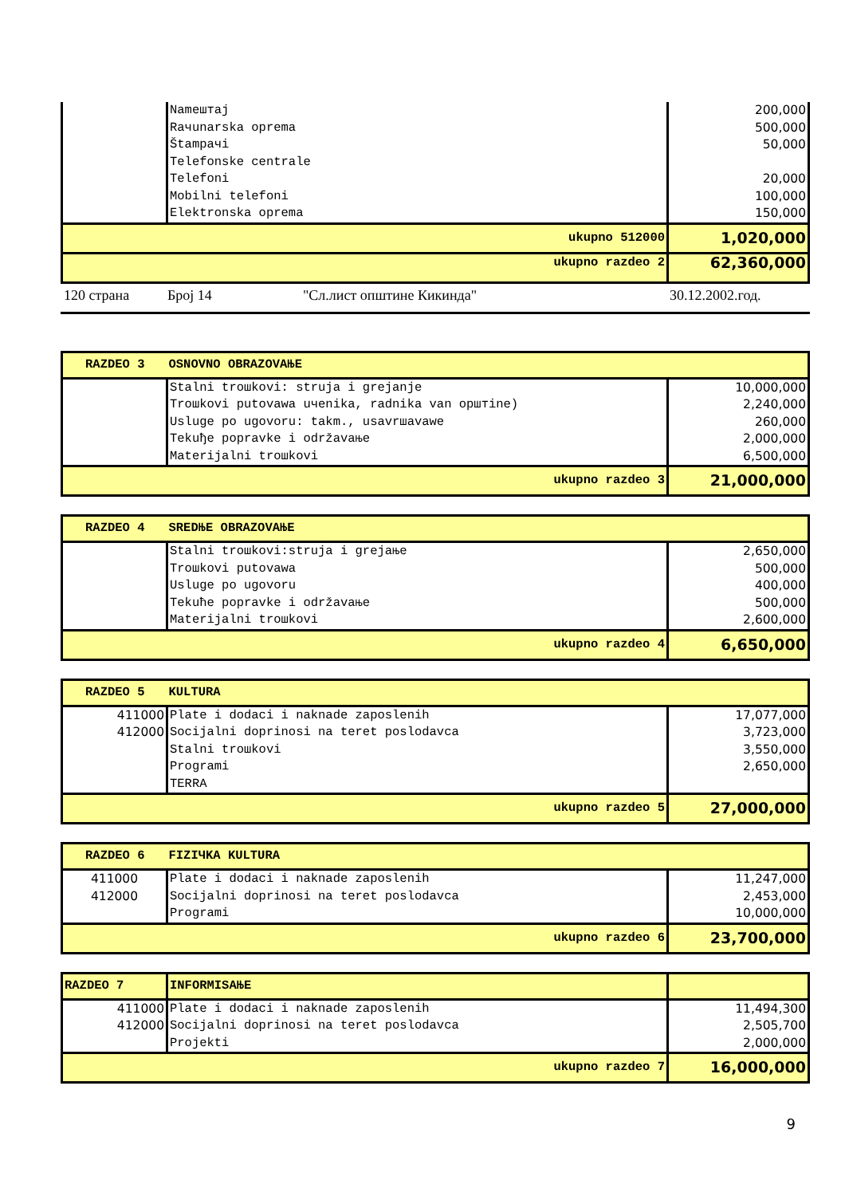| | Nameштaj Raчunarska oprema Štampaчi Telefonske centrale Telefoni Mobilni telefoni Elektronska oprema | 200,000 500,000 50,000 20,000 100,000 150,000 |
| ukupno 512000 | | 1,020,000 |
| ukupno razdeo 2 | | 62,360,000 |
120 страна Број 14 "Сл.лист општине Кикинда" 30.12.2002.год.
| RAZDEO 3 | OSNOVNO OBRAZOVAЊE | |
| | Stalni troшkovi: struja i grejanje Troшkovi putovawa uчenika, radnika van opштine) Usluge po ugovoru: takm., usavrшavawe Tekuђe popravke i održavaњe Materijalni troшkovi | 10,000,000 2,240,000 260,000 2,000,000 6,500,000 |
| ukupno razdeo 3 | | 21,000,000 |
| RAZDEO 4 | SREDЊE OBRAZOVAЊE | |
| | Stalni troшkovi:struja i grejaњe Troшkovi putovawa Usluge po ugovoru Tekuћe popravke i održavaњe Materijalni troшkovi | 2,650,000 500,000 400,000 500,000 2,600,000 |
| ukupno razdeo 4 | | 6,650,000 |
| RAZDEO 5 | KULTURA | |
| 411000 412000 | Plate i dodaci i naknade zaposlenih Socijalni doprinosi na teret poslodavca Stalni troшkovi Programi TERRA | 17,077,000 3,723,000 3,550,000 2,650,000 |
| ukupno razdeo 5 | | 27,000,000 |
| RAZDEO 6 | FIZIЧKA KULTURA | |
| 411000 412000 | Plate i dodaci i naknade zaposlenih Socijalni doprinosi na teret poslodavca Programi | 11,247,000 2,453,000 10,000,000 |
| ukupno razdeo 6 | | 23,700,000 |
| RAZDEO 7 | INFORMISAЊE | |
| 411000 412000 | Plate i dodaci i naknade zaposlenih Socijalni doprinosi na teret poslodavca Projekti | 11,494,300 2,505,700 2,000,000 |
| ukupno razdeo 7 | | 16,000,000 |
9